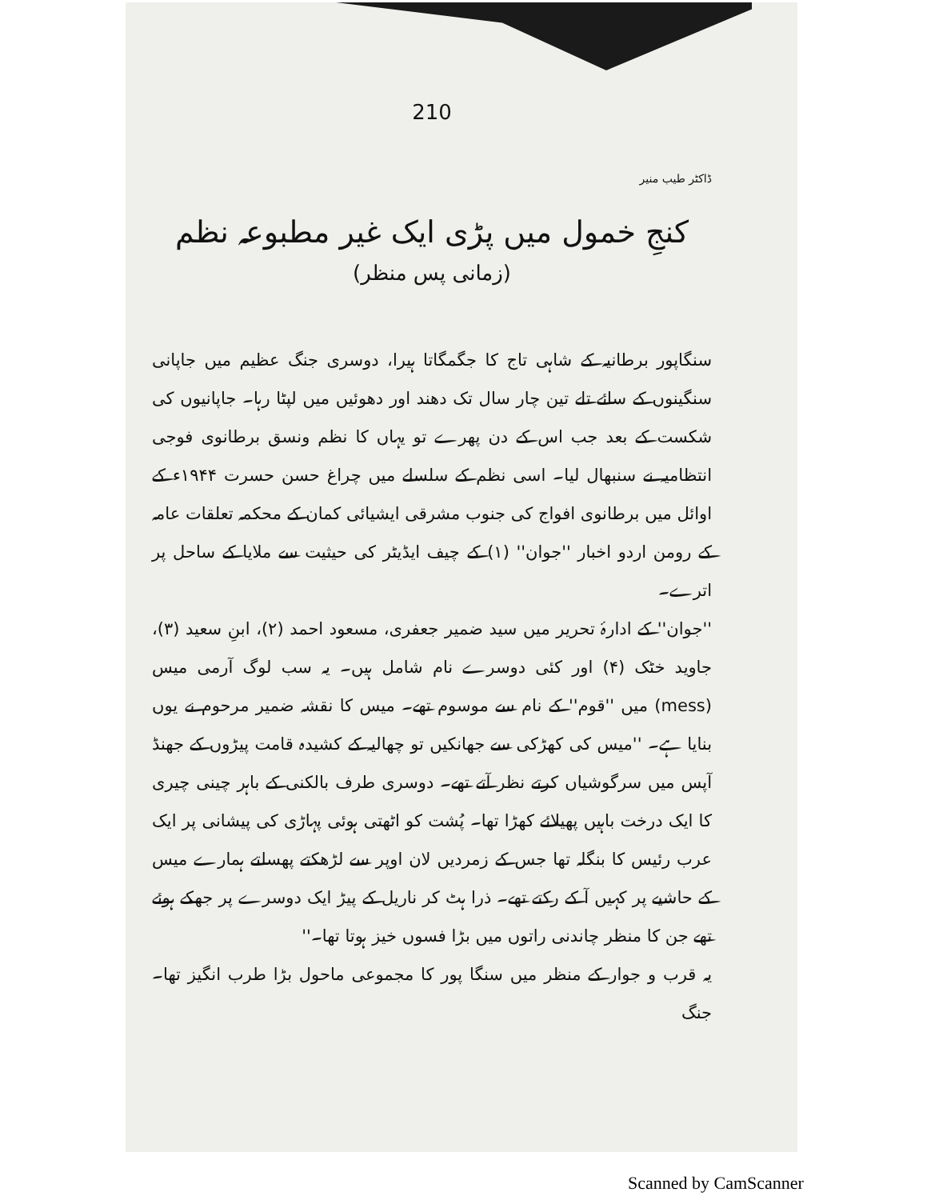210
ڈاکٹر طیب منیر
کنجِ خمول میں پڑی ایک غیر مطبوعہ نظم
(زمانی پس منظر)
سنگاپور برطانیہ کے شاہی تاج کا جگمگاتا ہیرا، دوسری جنگ عظیم میں جاپانی سنگینوں کے سائے تلے تین چار سال تک دھند اور دھوئیں میں لپٹا رہا۔ جاپانیوں کی شکست کے بعد جب اس کے دن پھرے تو یہاں کا نظم ونسق برطانوی فوجی انتظامیہ نے سنبھال لیا۔ اسی نظم کے سلسلے میں چراغ حسن حسرت ۱۹۴۴ء کے اوائل میں برطانوی افواج کی جنوب مشرقی ایشیائی کمان کے محکمہ تعلقات عامہ کے رومن اردو اخبار ''جوان'' (۱) کے چیف ایڈیٹر کی حیثیت سے ملایا کے ساحل پر اترے۔
''جوان'' کے ادارۂ تحریر میں سید ضمیر جعفری، مسعود احمد (۲)، ابنِ سعید (۳)، جاوید خٹک (۴) اور کئی دوسرے نام شامل ہیں۔ یہ سب لوگ آرمی میس (mess) میں ''قوم'' کے نام سے موسوم تھے۔ میس کا نقشہ ضمیر مرحوم نے یوں بنایا ہے۔ ''میس کی کھڑکی سے جھانکیں تو چھالیہ کے کشیدہ قامت پیڑوں کے جھنڈ آپس میں سرگوشیاں کرتے نظر آتے تھے۔ دوسری طرف بالکنی کے باہر چینی چیری کا ایک درخت باہیں پھیلائے کھڑا تھا۔ پُشت کو اٹھتی ہوئی پہاڑی کی پیشانی پر ایک عرب رئیس کا بنگلہ تھا جس کے زمردیں لان اوپر سے لڑھکتے پھسلتے ہمارے میس کے حاشیے پر کہیں آ کے رکتے تھے۔ ذرا ہٹ کر ناریل کے پیڑ ایک دوسرے پر جھکے ہوئے تھے جن کا منظر چاندنی راتوں میں بڑا فسوں خیز ہوتا تھا۔''
یہ قرب و جوار کے منظر میں سنگا پور کا مجموعی ماحول بڑا طرب انگیز تھا۔ جنگ
Scanned by CamScanner